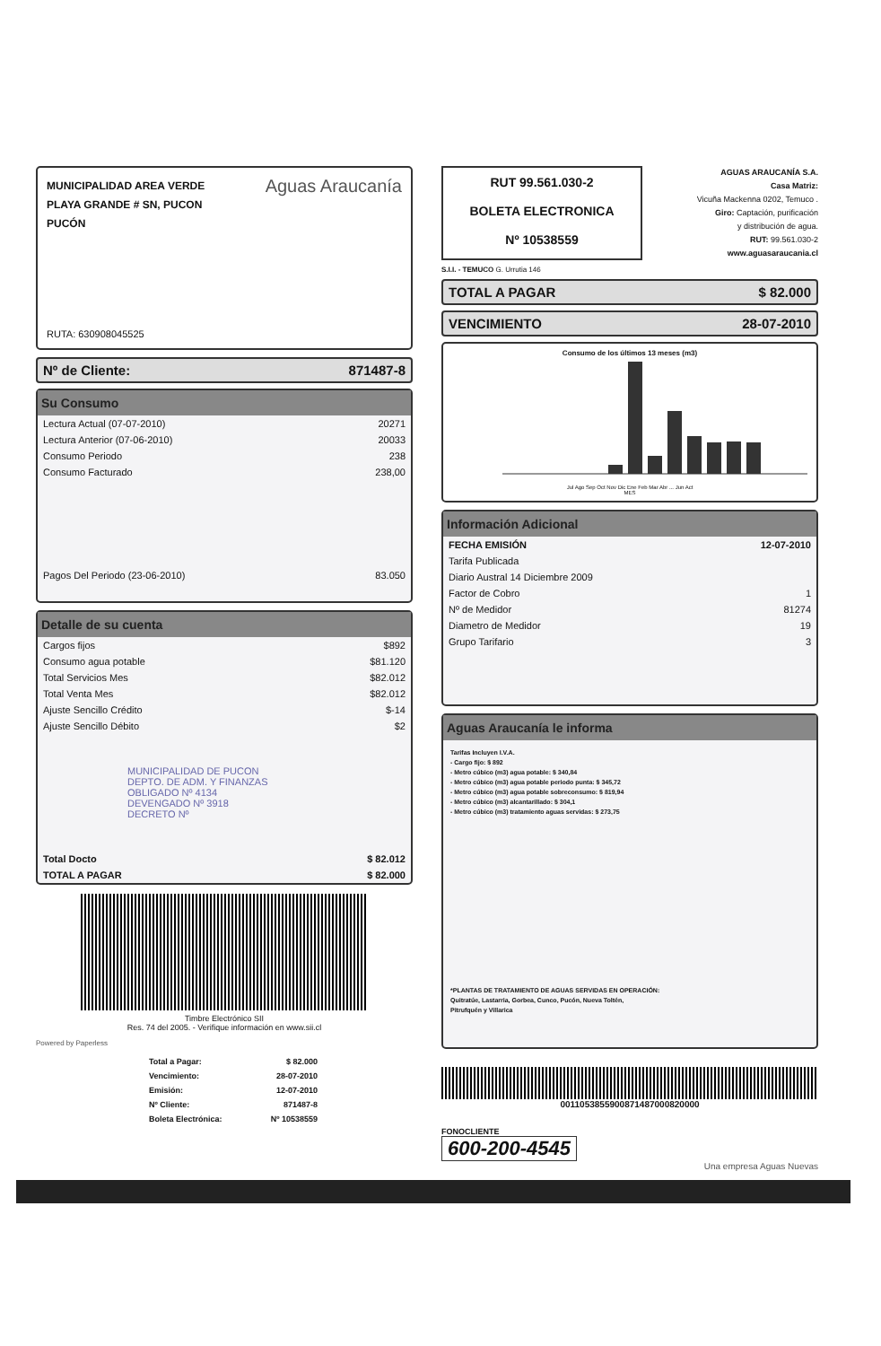MUNICIPALIDAD AREA VERDE
PLAYA GRANDE # SN, PUCON
PUCÓN
Aguas Araucanía
RUTA: 630908045525
Nº de Cliente: 871487-8
Su Consumo
| Lectura Actual (07-07-2010) | 20271 |
| Lectura Anterior (07-06-2010) | 20033 |
| Consumo Periodo | 238 |
| Consumo Facturado | 238,00 |
| Pagos Del Periodo (23-06-2010) | 83.050 |
Detalle de su cuenta
| Cargos fijos | $892 |
| Consumo agua potable | $81.120 |
| Total Servicios Mes | $82.012 |
| Total Venta Mes | $82.012 |
| Ajuste Sencillo Crédito | $-14 |
| Ajuste Sencillo Débito | $2 |
| MUNICIPALIDAD DE PUCON DEPTO. DE ADM. Y FINANZAS OBLIGADO Nº 4134 DEVENGADO Nº 3918 DECRETO Nº | |
| Total Docto | $ 82.012 |
| TOTAL A PAGAR | $ 82.000 |
Timbre Electrónico SII
Res. 74 del 2005. - Verifique información en www.sii.cl
Powered by Paperless
| Total a Pagar: | $ 82.000 |
| Vencimiento: | 28-07-2010 |
| Emisión: | 12-07-2010 |
| Nº Cliente: | 871487-8 |
| Boleta Electrónica: | Nº 10538559 |
RUT 99.561.030-2
BOLETA ELECTRONICA
Nº 10538559
AGUAS ARAUCANÍA S.A.
Casa Matriz:
Vicuña Mackenna 0202, Temuco .
Giro: Captación, purificación
y distribución de agua.
RUT: 99.561.030-2
www.aguasaraucania.cl
S.I.I. - TEMUCO G. Urrutia 146
TOTAL A PAGAR $ 82.000
VENCIMIENTO 28-07-2010
Consumo de los últimos 13 meses (m3)
Jul Ago Sep Oct Nov Dic Ene Feb Mar Abr ... Jun Act
MES
Información Adicional
| FECHA EMISIÓN | 12-07-2010 |
| Tarifa Publicada | |
| Diario Austral 14 Diciembre 2009 | |
| Factor de Cobro | 1 |
| Nº de Medidor | 81274 |
| Diametro de Medidor | 19 |
| Grupo Tarifario | 3 |
Aguas Araucanía le informa
Tarifas Incluyen I.V.A.
- Cargo fijo: $ 892
- Metro cúbico (m3) agua potable: $ 340,84
- Metro cúbico (m3) agua potable periodo punta: $ 345,72
- Metro cúbico (m3) agua potable sobreconsumo: $ 819,94
- Metro cúbico (m3) alcantarillado: $ 304,1
- Metro cúbico (m3) tratamiento aguas servidas: $ 273,75
*PLANTAS DE TRATAMIENTO DE AGUAS SERVIDAS EN OPERACIÓN:
Quitratúe, Lastarria, Gorbea, Cunco, Pucón, Nueva Toltén,
Pitrufquén y Villarica
0011053855900871487000820000
FONOCLIENTE
600-200-4545
Una empresa Aguas Nuevas